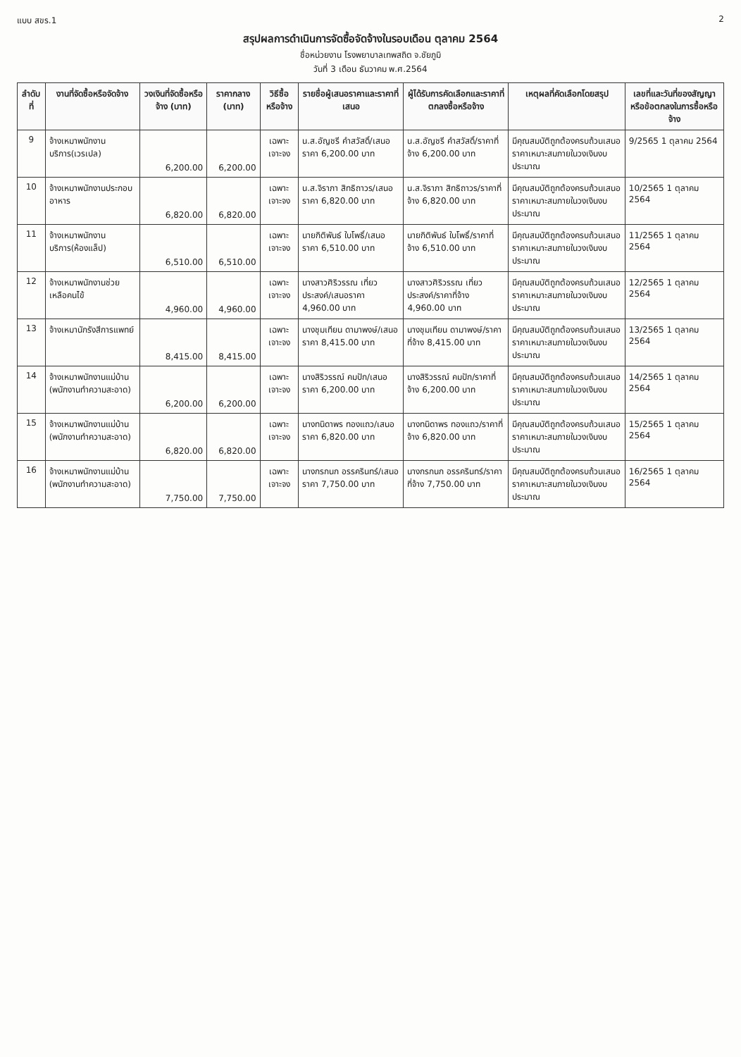แบบ สขร.1 2
สรุปผลการดำเนินการจัดซื้อจัดจ้างในรอบเดือน ตุลาคม 2564
ชื่อหน่วยงาน โรงพยาบาลเทพสถิต จ.ชัยภูมิ
วันที่ 3 เดือน ธันวาคม พ.ศ.2564
| ลำดับที่ | งานที่จัดซื้อหรือจัดจ้าง | วงเงินที่จัดซื้อหรือจ้าง (บาท) | ราคากลาง (บาท) | วิธีซื้อหรือจ้าง | รายชื่อผู้เสนอราคาและราคาที่เสนอ | ผู้ได้รับการคัดเลือกและราคาที่ตกลงซื้อหรือจ้าง | เหตุผลที่คัดเลือกโดยสรุป | เลขที่และวันที่ของสัญญาหรือข้อตกลงในการซื้อหรือจ้าง |
| --- | --- | --- | --- | --- | --- | --- | --- | --- |
| 9 | จ้างเหมาพนักงานบริการ(เวรเปล) | 6,200.00 | 6,200.00 | เฉพาะเจาะจง | น.ส.อัญชรี คำสวัสดิ์/เสนอราคา 6,200.00 บาท | น.ส.อัญชรี คำสวัสดิ์/ราคาที่จ้าง 6,200.00 บาท | มีคุณสมบัติถูกต้องครบถ้วนเสนอราคาเหมาะสมภายในวงเงินงบประมาณ | 9/2565 1 ตุลาคม 2564 |
| 10 | จ้างเหมาพนักงานประกอบอาหาร | 6,820.00 | 6,820.00 | เฉพาะเจาะจง | น.ส.จิราภา สิทธิถาวร/เสนอราคา 6,820.00 บาท | น.ส.จิราภา สิทธิถาวร/ราคาที่จ้าง 6,820.00 บาท | มีคุณสมบัติถูกต้องครบถ้วนเสนอราคาเหมาะสมภายในวงเงินงบประมาณ | 10/2565 1 ตุลาคม 2564 |
| 11 | จ้างเหมาพนักงานบริการ(ห้องแล็ป) | 6,510.00 | 6,510.00 | เฉพาะเจาะจง | นายกิติพันธ์ ใบโพธิ์/เสนอราคา 6,510.00 บาท | นายกิติพันธ์ ใบโพธิ์/ราคาที่จ้าง 6,510.00 บาท | มีคุณสมบัติถูกต้องครบถ้วนเสนอราคาเหมาะสมภายในวงเงินงบประมาณ | 11/2565 1 ตุลาคม 2564 |
| 12 | จ้างเหมาพนักงานช่วยเหลือคนไข้ | 4,960.00 | 4,960.00 | เฉพาะเจาะจง | นางสาวศิริวรรณ เที่ยวประสงค์/เสนอราคา 4,960.00 บาท | นางสาวศิริวรรณ เที่ยวประสงค์/ราคาที่จ้าง 4,960.00 บาท | มีคุณสมบัติถูกต้องครบถ้วนเสนอราคาเหมาะสมภายในวงเงินงบประมาณ | 12/2565 1 ตุลาคม 2564 |
| 13 | จ้างเหมานักรังสีการแพทย์ | 8,415.00 | 8,415.00 | เฉพาะเจาะจง | นางชุมเทียน ดามาพงษ์/เสนอราคา 8,415.00 บาท | นางชุมเทียน ดามาพงษ์/ราคาที่จ้าง 8,415.00 บาท | มีคุณสมบัติถูกต้องครบถ้วนเสนอราคาเหมาะสมภายในวงเงินงบประมาณ | 13/2565 1 ตุลาคม 2564 |
| 14 | จ้างเหมาพนักงานแม่บ้าน (พนักงานทำความสะอาด) | 6,200.00 | 6,200.00 | เฉพาะเจาะจง | นางสิริวรรณ์ คมปัก/เสนอราคา 6,200.00 บาท | นางสิริวรรณ์ คมปัก/ราคาที่จ้าง 6,200.00 บาท | มีคุณสมบัติถูกต้องครบถ้วนเสนอราคาเหมาะสมภายในวงเงินงบประมาณ | 14/2565 1 ตุลาคม 2564 |
| 15 | จ้างเหมาพนักงานแม่บ้าน (พนักงานทำความสะอาด) | 6,820.00 | 6,820.00 | เฉพาะเจาะจง | นางทนิดาพร ทองแถว/เสนอราคา 6,820.00 บาท | นางทนิดาพร ทองแถว/ราคาที่จ้าง 6,820.00 บาท | มีคุณสมบัติถูกต้องครบถ้วนเสนอราคาเหมาะสมภายในวงเงินงบประมาณ | 15/2565 1 ตุลาคม 2564 |
| 16 | จ้างเหมาพนักงานแม่บ้าน (พนักงานทำความสะอาด) | 7,750.00 | 7,750.00 | เฉพาะเจาะจง | นางกรกนก อรรครินทร์/เสนอราคา 7,750.00 บาท | นางกรกนก อรรครินทร์/ราคาที่จ้าง 7,750.00 บาท | มีคุณสมบัติถูกต้องครบถ้วนเสนอราคาเหมาะสมภายในวงเงินงบประมาณ | 16/2565 1 ตุลาคม 2564 |